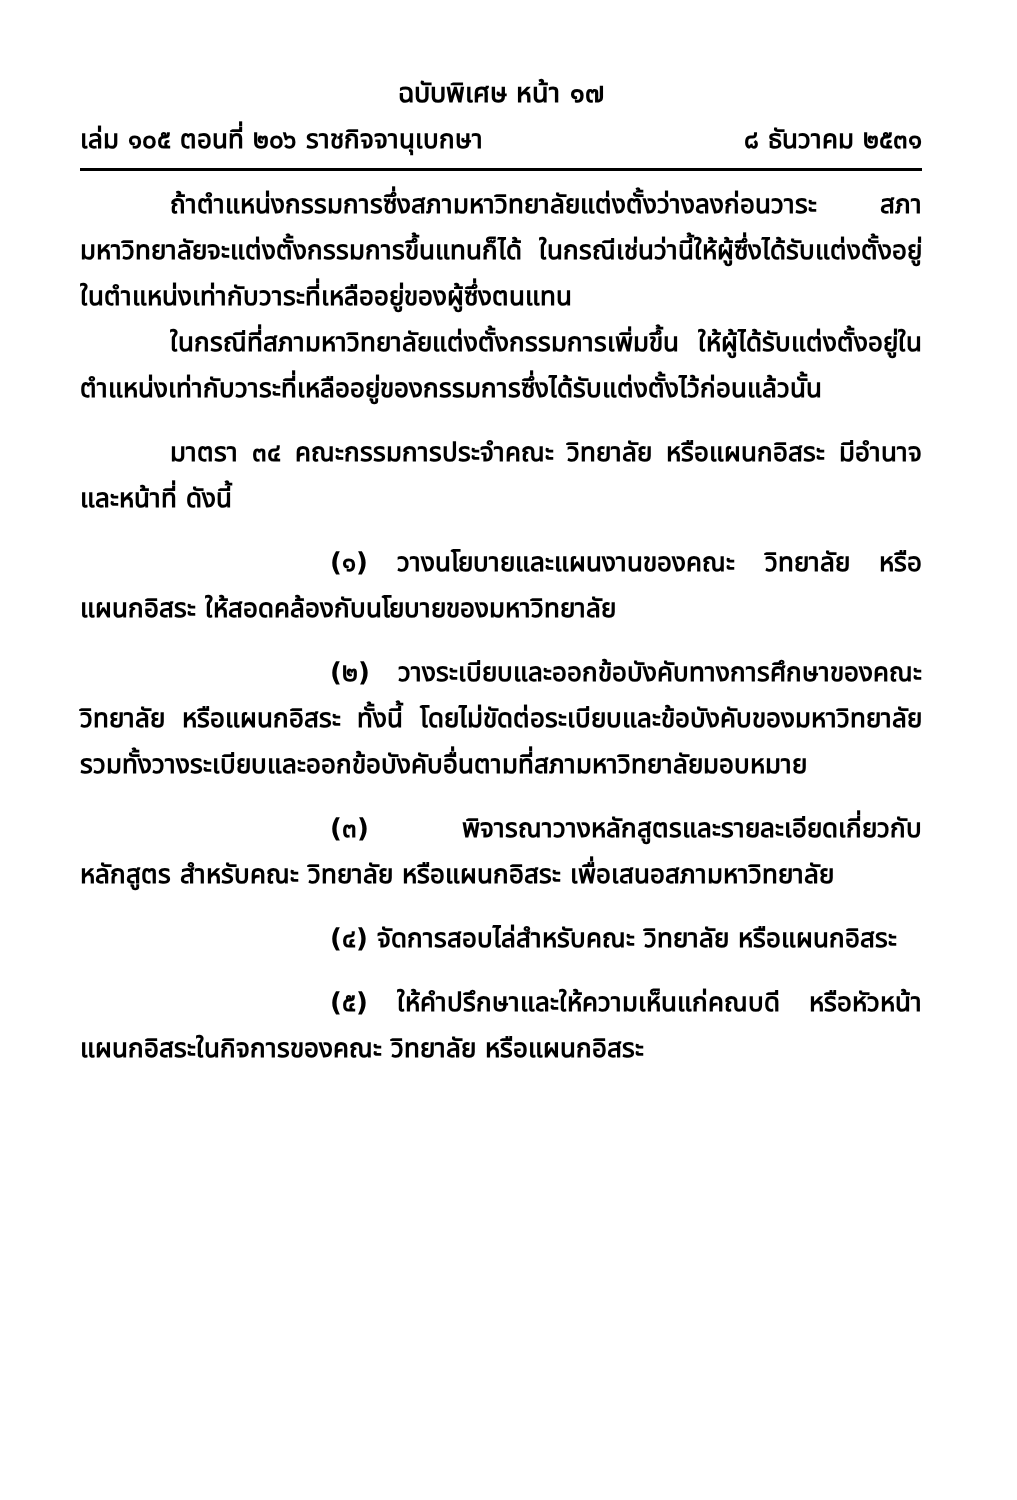ฉบับพิเศษ หน้า ๑๗
เล่ม ๑๐๕ ตอนที่ ๒๐๖ ราชกิจจานุเบกษา ๘ ธันวาคม ๒๕๓๑
ถ้าตำแหน่งกรรมการซึ่งสภามหาวิทยาลัยแต่งตั้งว่างลงก่อนวาระ สภามหาวิทยาลัยจะแต่งตั้งกรรมการขึ้นแทนก็ได้ ในกรณีเช่นว่านี้ให้ผู้ซึ่งได้รับแต่งตั้งอยู่ในตำแหน่งเท่ากับวาระที่เหลืออยู่ของผู้ซึ่งตนแทน
ในกรณีที่สภามหาวิทยาลัยแต่งตั้งกรรมการเพิ่มขึ้น ให้ผู้ได้รับแต่งตั้งอยู่ในตำแหน่งเท่ากับวาระที่เหลืออยู่ของกรรมการซึ่งได้รับแต่งตั้งไว้ก่อนแล้วนั้น
มาตรา ๓๔ คณะกรรมการประจำคณะ วิทยาลัย หรือแผนกอิสระ มีอำนาจและหน้าที่ ดังนี้
(๑) วางนโยบายและแผนงานของคณะ วิทยาลัย หรือแผนกอิสระ ให้สอดคล้องกับนโยบายของมหาวิทยาลัย
(๒) วางระเบียบและออกข้อบังคับทางการศึกษาของคณะ วิทยาลัย หรือแผนกอิสระ ทั้งนี้ โดยไม่ขัดต่อระเบียบและข้อบังคับของมหาวิทยาลัย รวมทั้งวางระเบียบและออกข้อบังคับอื่นตามที่สภามหาวิทยาลัยมอบหมาย
(๓) พิจารณาวางหลักสูตรและรายละเอียดเกี่ยวกับหลักสูตร สำหรับคณะ วิทยาลัย หรือแผนกอิสระ เพื่อเสนอสภามหาวิทยาลัย
(๔) จัดการสอบไล่สำหรับคณะ วิทยาลัย หรือแผนกอิสระ
(๕) ให้คำปรึกษาและให้ความเห็นแก่คณบดี หรือหัวหน้าแผนกอิสระในกิจการของคณะ วิทยาลัย หรือแผนกอิสระ